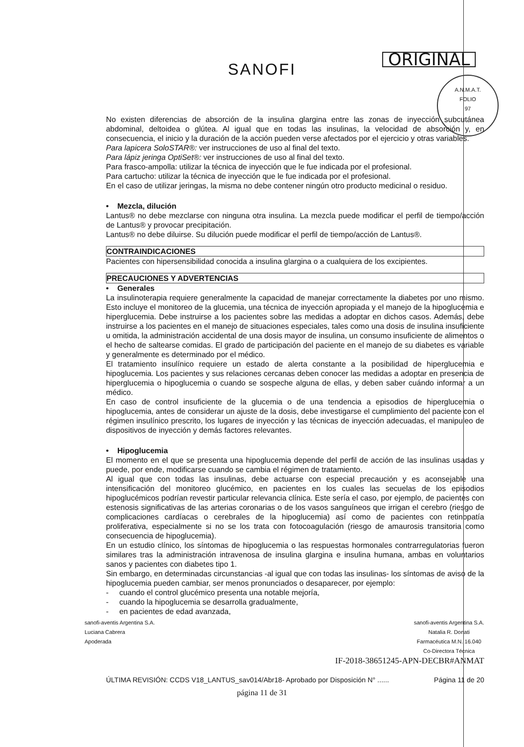SANOFI
ORIGINAL
A.N.M.A.T.
FOLIO
97
No existen diferencias de absorción de la insulina glargina entre las zonas de inyección subcutánea abdominal, deltoidea o glútea. Al igual que en todas las insulinas, la velocidad de absorción y, en consecuencia, el inicio y la duración de la acción pueden verse afectados por el ejercicio y otras variables.
Para lapicera SoloSTAR®: ver instrucciones de uso al final del texto.
Para lápiz jeringa OptiSet®: ver instrucciones de uso al final del texto.
Para frasco-ampolla: utilizar la técnica de inyección que le fue indicada por el profesional.
Para cartucho: utilizar la técnica de inyección que le fue indicada por el profesional.
En el caso de utilizar jeringas, la misma no debe contener ningún otro producto medicinal o residuo.
• Mezcla, dilución
Lantus® no debe mezclarse con ninguna otra insulina. La mezcla puede modificar el perfil de tiempo/acción de Lantus® y provocar precipitación.
Lantus® no debe diluirse. Su dilución puede modificar el perfil de tiempo/acción de Lantus®.
CONTRAINDICACIONES
Pacientes con hipersensibilidad conocida a insulina glargina o a cualquiera de los excipientes.
PRECAUCIONES Y ADVERTENCIAS
• Generales
La insulinoterapia requiere generalmente la capacidad de manejar correctamente la diabetes por uno mismo. Esto incluye el monitoreo de la glucemia, una técnica de inyección apropiada y el manejo de la hipoglucemia e hiperglucemia. Debe instruirse a los pacientes sobre las medidas a adoptar en dichos casos. Además, debe instruirse a los pacientes en el manejo de situaciones especiales, tales como una dosis de insulina insuficiente u omitida, la administración accidental de una dosis mayor de insulina, un consumo insuficiente de alimentos o el hecho de saltearse comidas. El grado de participación del paciente en el manejo de su diabetes es variable y generalmente es determinado por el médico.
El tratamiento insulínico requiere un estado de alerta constante a la posibilidad de hiperglucemia e hipoglucemia. Los pacientes y sus relaciones cercanas deben conocer las medidas a adoptar en presencia de hiperglucemia o hipoglucemia o cuando se sospeche alguna de ellas, y deben saber cuándo informar a un médico.
En caso de control insuficiente de la glucemia o de una tendencia a episodios de hiperglucemia o hipoglucemia, antes de considerar un ajuste de la dosis, debe investigarse el cumplimiento del paciente con el régimen insulínico prescrito, los lugares de inyección y las técnicas de inyección adecuadas, el manipuleo de dispositivos de inyección y demás factores relevantes.
• Hipoglucemia
El momento en el que se presenta una hipoglucemia depende del perfil de acción de las insulinas usadas y puede, por ende, modificarse cuando se cambia el régimen de tratamiento.
Al igual que con todas las insulinas, debe actuarse con especial precaución y es aconsejable una intensificación del monitoreo glucémico, en pacientes en los cuales las secuelas de los episodios hipoglucémicos podrían revestir particular relevancia clínica. Este sería el caso, por ejemplo, de pacientes con estenosis significativas de las arterias coronarias o de los vasos sanguíneos que irrigan el cerebro (riesgo de complicaciones cardíacas o cerebrales de la hipoglucemia) así como de pacientes con retinopatía proliferativa, especialmente si no se los trata con fotocoagulación (riesgo de amaurosis transitoria como consecuencia de hipoglucemia).
En un estudio clínico, los síntomas de hipoglucemia o las respuestas hormonales contrarregulatorias fueron similares tras la administración intravenosa de insulina glargina e insulina humana, ambas en voluntarios sanos y pacientes con diabetes tipo 1.
Sin embargo, en determinadas circunstancias -al igual que con todas las insulinas- los síntomas de aviso de la hipoglucemia pueden cambiar, ser menos pronunciados o desaparecer, por ejemplo:
- cuando el control glucémico presenta una notable mejoría,
- cuando la hipoglucemia se desarrolla gradualmente,
- en pacientes de edad avanzada,
sanofi-aventis Argentina S.A.
Luciana Cabrera
Apoderada
sanofi-aventis Argentina S.A.
Natalia R. Donati
Farmacéutica M.N. 16.040
Co-Directora Técnica
IF-2018-38651245-APN-DECBR#ANMAT
ÚLTIMA REVISIÓN: CCDS V18_LANTUS_sav014/Abr18- Aprobado por Disposición N° ...... Página 11 de 20
página 11 de 31